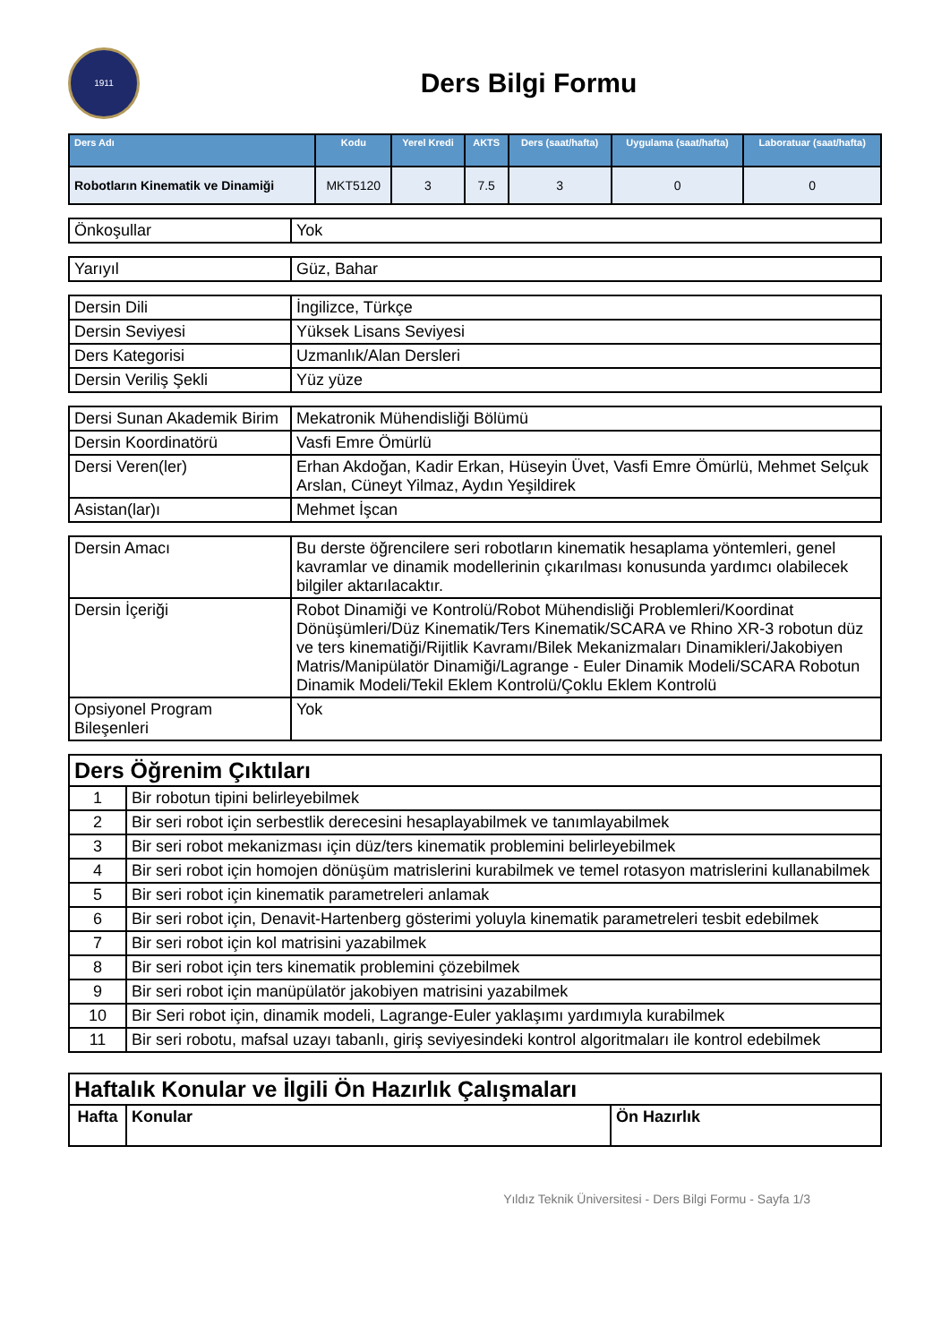1911
Ders Bilgi Formu
| Ders Adı | Kodu | Yerel Kredi | AKTS | Ders (saat/hafta) | Uygulama (saat/hafta) | Laboratuar (saat/hafta) |
| --- | --- | --- | --- | --- | --- | --- |
| Robotların Kinematik ve Dinamiği | MKT5120 | 3 | 7.5 | 3 | 0 | 0 |
| Önkoşullar | Yok |
| Yarıyıl | Güz, Bahar |
| Dersin Dili | İngilizce, Türkçe |
| Dersin Seviyesi | Yüksek Lisans Seviyesi |
| Ders Kategorisi | Uzmanlık/Alan Dersleri |
| Dersin Veriliş Şekli | Yüz yüze |
| Dersi Sunan Akademik Birim | Mekatronik Mühendisliği Bölümü |
| Dersin Koordinatörü | Vasfi Emre Ömürlü |
| Dersi Veren(ler) | Erhan Akdoğan, Kadir Erkan, Hüseyin Üvet, Vasfi Emre Ömürlü, Mehmet Selçuk Arslan, Cüneyt Yilmaz, Aydın Yeşildirek |
| Asistan(lar)ı | Mehmet İşcan |
| Dersin Amacı | Bu derste öğrencilere seri robotların kinematik hesaplama yöntemleri, genel kavramlar ve dinamik modellerinin çıkarılması konusunda yardımcı olabilecek bilgiler aktarılacaktır. |
| Dersin İçeriği | Robot Dinamiği ve Kontrolü/Robot Mühendisliği Problemleri/Koordinat Dönüşümleri/Düz Kinematik/Ters Kinematik/SCARA ve Rhino XR-3 robotun düz ve ters kinematiği/Rijitlik Kavramı/Bilek Mekanizmaları Dinamikleri/Jakobiyen Matris/Manipülatör Dinamiği/Lagrange - Euler Dinamik Modeli/SCARA Robotun Dinamik Modeli/Tekil Eklem Kontrolü/Çoklu Eklem Kontrolü |
| Opsiyonel Program Bileşenleri | Yok |
| Ders Öğrenim Çıktıları | |
| --- | --- |
| 1 | Bir robotun tipini belirleyebilmek |
| 2 | Bir seri robot için serbestlik derecesini hesaplayabilmek ve tanımlayabilmek |
| 3 | Bir seri robot mekanizması için düz/ters kinematik problemini belirleyebilmek |
| 4 | Bir seri robot için homojen dönüşüm matrislerini kurabilmek ve temel rotasyon matrislerini kullanabilmek |
| 5 | Bir seri robot için kinematik parametreleri anlamak |
| 6 | Bir seri robot için, Denavit-Hartenberg gösterimi yoluyla kinematik parametreleri tesbit edebilmek |
| 7 | Bir seri robot için kol matrisini yazabilmek |
| 8 | Bir seri robot için ters kinematik problemini çözebilmek |
| 9 | Bir seri robot için manüpülatör jakobiyen matrisini yazabilmek |
| 10 | Bir Seri robot için, dinamik modeli, Lagrange-Euler yaklaşımı yardımıyla kurabilmek |
| 11 | Bir seri robotu, mafsal uzayı tabanlı, giriş seviyesindeki kontrol algoritmaları ile kontrol edebilmek |
| Haftalık Konular ve İlgili Ön Hazırlık Çalışmaları | | |
| --- | --- | --- |
| Hafta | Konular | Ön Hazırlık |
Yıldız Teknik Üniversitesi - Ders Bilgi Formu - Sayfa 1/3